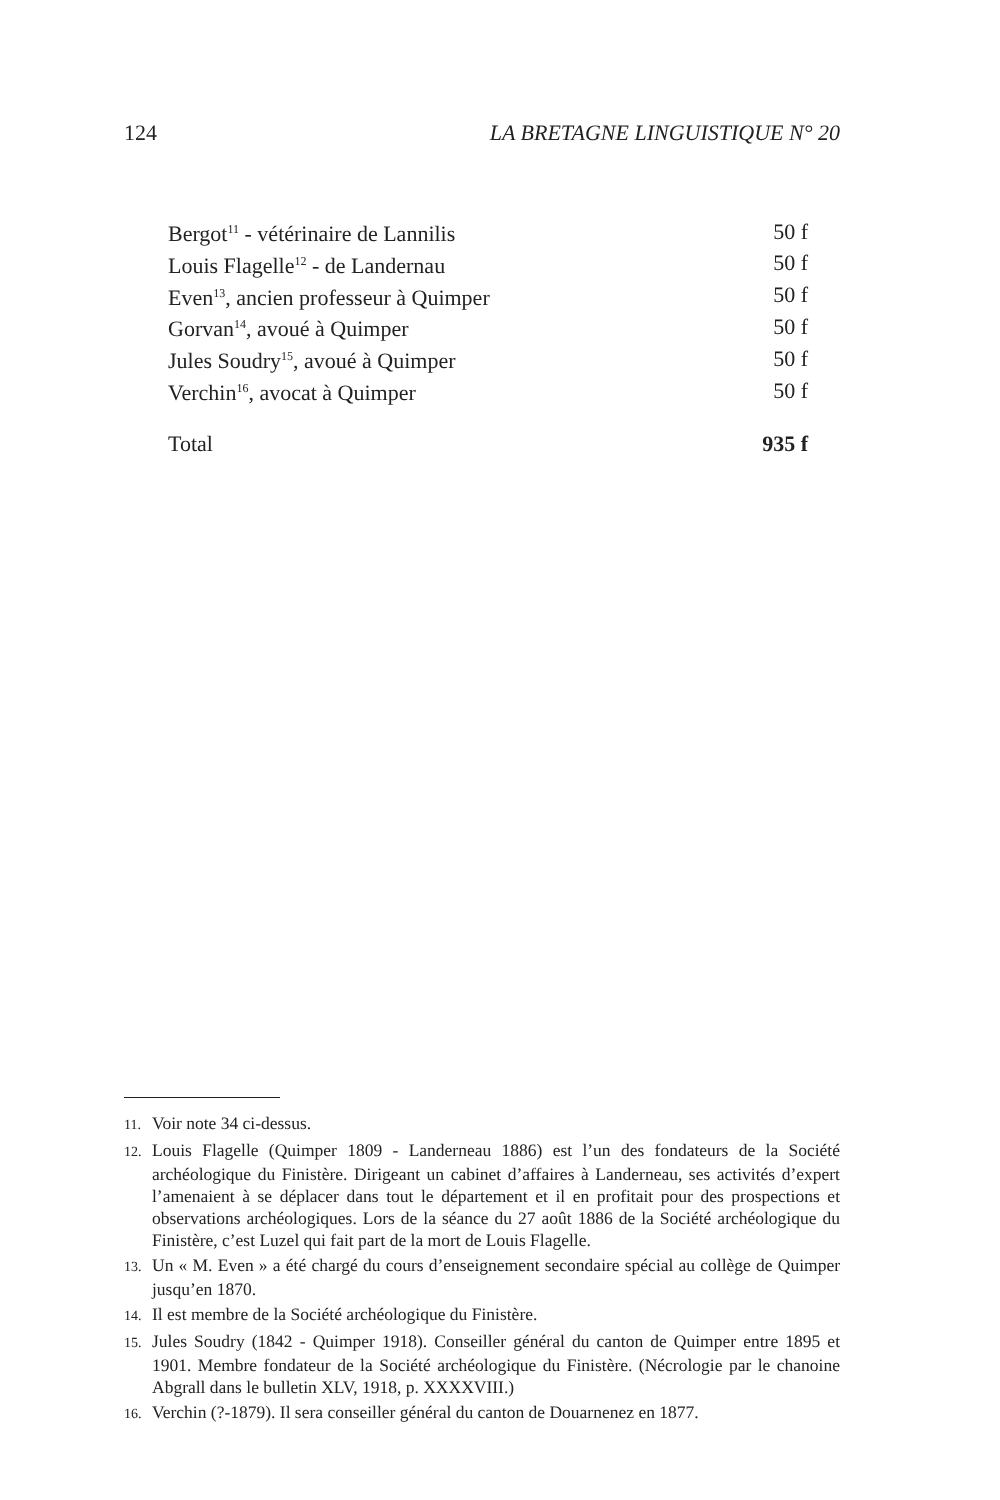124 LA BRETAGNE LINGUISTIQUE N° 20
| Bergot<sup>11</sup> - vétérinaire de Lannilis | 50 f |
| Louis Flagelle<sup>12</sup> - de Landernau | 50 f |
| Even<sup>13</sup>, ancien professeur à Quimper | 50 f |
| Gorvan<sup>14</sup>, avoué à Quimper | 50 f |
| Jules Soudry<sup>15</sup>, avoué à Quimper | 50 f |
| Verchin<sup>16</sup>, avocat à Quimper | 50 f |
| Total | 935 f |
11. Voir note 34 ci-dessus.
12. Louis Flagelle (Quimper 1809 - Landerneau 1886) est l’un des fondateurs de la Société archéologique du Finistère. Dirigeant un cabinet d’affaires à Landerneau, ses activités d’expert l’amenaient à se déplacer dans tout le département et il en profitait pour des prospections et observations archéologiques. Lors de la séance du 27 août 1886 de la Société archéologique du Finistère, c’est Luzel qui fait part de la mort de Louis Flagelle.
13. Un « M. Even » a été chargé du cours d’enseignement secondaire spécial au collège de Quimper jusqu’en 1870.
14. Il est membre de la Société archéologique du Finistère.
15. Jules Soudry (1842 - Quimper 1918). Conseiller général du canton de Quimper entre 1895 et 1901. Membre fondateur de la Société archéologique du Finistère. (Nécrologie par le chanoine Abgrall dans le bulletin XLV, 1918, p. XXXXVIII.)
16. Verchin (?-1879). Il sera conseiller général du canton de Douarnenez en 1877.